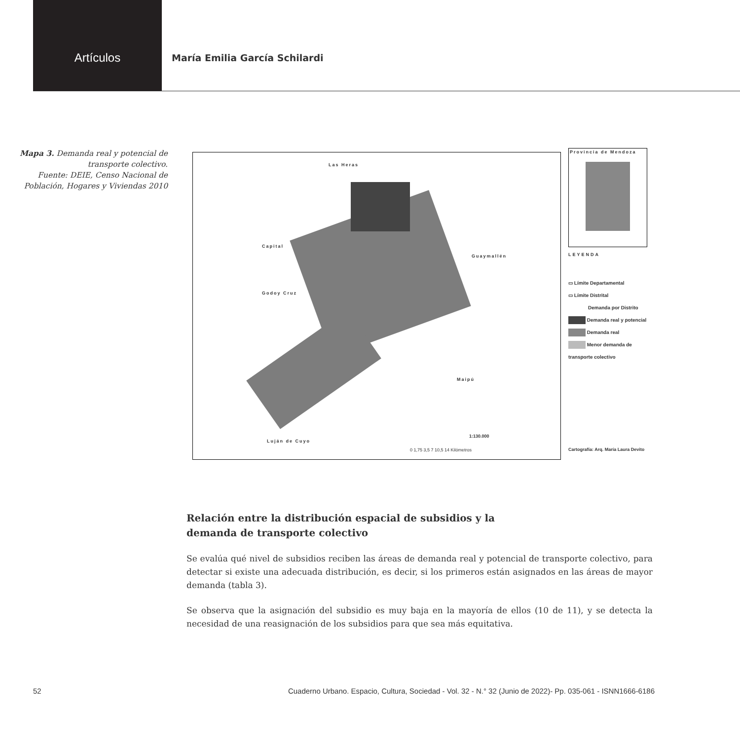Artículos
María Emilia García Schilardi
Mapa 3. Demanda real y potencial de transporte colectivo.
Fuente: DEIE, Censo Nacional de Población, Hogares y Viviendas 2010
Las Heras
Capital
Godoy Cruz
Guaymallén
Maipú
Luján de Cuyo
1:130.000
0 1,75 3,5 7 10,5 14 Kilómetros
Provincia de Mendoza
LEYENDA
▭ Límite Departamental
▭ Límite Distrital
Demanda por Distrito
Demanda real y potencial
Demanda real
Menor demanda de transporte colectivo
Cartografía: Arq. María Laura Devito
Relación entre la distribución espacial de subsidios y la demanda de transporte colectivo
Se evalúa qué nivel de subsidios reciben las áreas de demanda real y potencial de transporte colectivo, para detectar si existe una adecuada distribución, es decir, si los primeros están asignados en las áreas de mayor demanda (tabla 3).
Se observa que la asignación del subsidio es muy baja en la mayoría de ellos (10 de 11), y se detecta la necesidad de una reasignación de los subsidios para que sea más equitativa.
52 Cuaderno Urbano. Espacio, Cultura, Sociedad - Vol. 32 - N.° 32 (Junio de 2022)- Pp. 035-061 - ISNN1666-6186